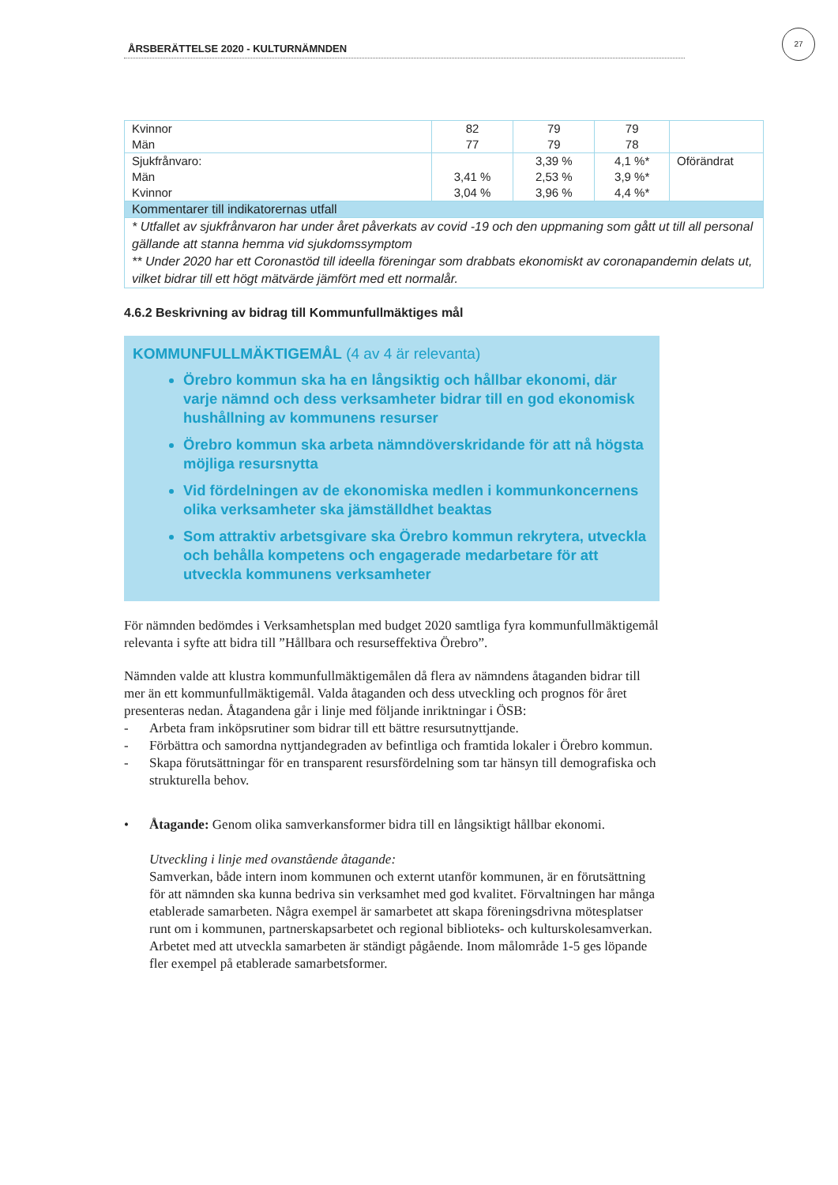ÅRSBERÄTTELSE 2020 - KULTURNÄMNDEN
27
| Kvinnor Män | 82 77 | 79 79 | 79 78 | |
| Sjukfrånvaro: Män Kvinnor | 3,41 % 3,04 % | 3,39 % 2,53 % 3,96 % | 4,1 %* 3,9 %* 4,4 %* | Oförändrat |
| Kommentarer till indikatorernas utfall | | | | |
| * Utfallet av sjukfrånvaron har under året påverkats av covid -19 och den uppmaning som gått ut till all personal gällande att stanna hemma vid sjukdomssymptom ** Under 2020 har ett Coronastöd till ideella föreningar som drabbats ekonomiskt av coronapandemin delats ut, vilket bidrar till ett högt mätvärde jämfört med ett normalår. | | | | |
4.6.2 Beskrivning av bidrag till Kommunfullmäktiges mål
KOMMUNFULLMÄKTIGEMÅL (4 av 4 är relevanta)
Örebro kommun ska ha en långsiktig och hållbar ekonomi, där varje nämnd och dess verksamheter bidrar till en god ekonomisk hushållning av kommunens resurser
Örebro kommun ska arbeta nämndöverskridande för att nå högsta möjliga resursnytta
Vid fördelningen av de ekonomiska medlen i kommunkoncernens olika verksamheter ska jämställdhet beaktas
Som attraktiv arbetsgivare ska Örebro kommun rekrytera, utveckla och behålla kompetens och engagerade medarbetare för att utveckla kommunens verksamheter
För nämnden bedömdes i Verksamhetsplan med budget 2020 samtliga fyra kommunfullmäktigemål relevanta i syfte att bidra till ”Hållbara och resurseffektiva Örebro”.
Nämnden valde att klustra kommunfullmäktigemålen då flera av nämndens åtaganden bidrar till mer än ett kommunfullmäktigemål. Valda åtaganden och dess utveckling och prognos för året presenteras nedan. Åtagandena går i linje med följande inriktningar i ÖSB:
- Arbeta fram inköpsrutiner som bidrar till ett bättre resursutnyttjande.
- Förbättra och samordna nyttjandegraden av befintliga och framtida lokaler i Örebro kommun.
- Skapa förutsättningar för en transparent resursfördelning som tar hänsyn till demografiska och strukturella behov.
• Åtagande: Genom olika samverkansformer bidra till en långsiktigt hållbar ekonomi.
Utveckling i linje med ovanstående åtagande:
Samverkan, både intern inom kommunen och externt utanför kommunen, är en förutsättning för att nämnden ska kunna bedriva sin verksamhet med god kvalitet. Förvaltningen har många etablerade samarbeten. Några exempel är samarbetet att skapa föreningsdrivna mötesplatser runt om i kommunen, partnerskapsarbetet och regional biblioteks- och kulturskolesamverkan. Arbetet med att utveckla samarbeten är ständigt pågående. Inom målområde 1-5 ges löpande fler exempel på etablerade samarbetsformer.